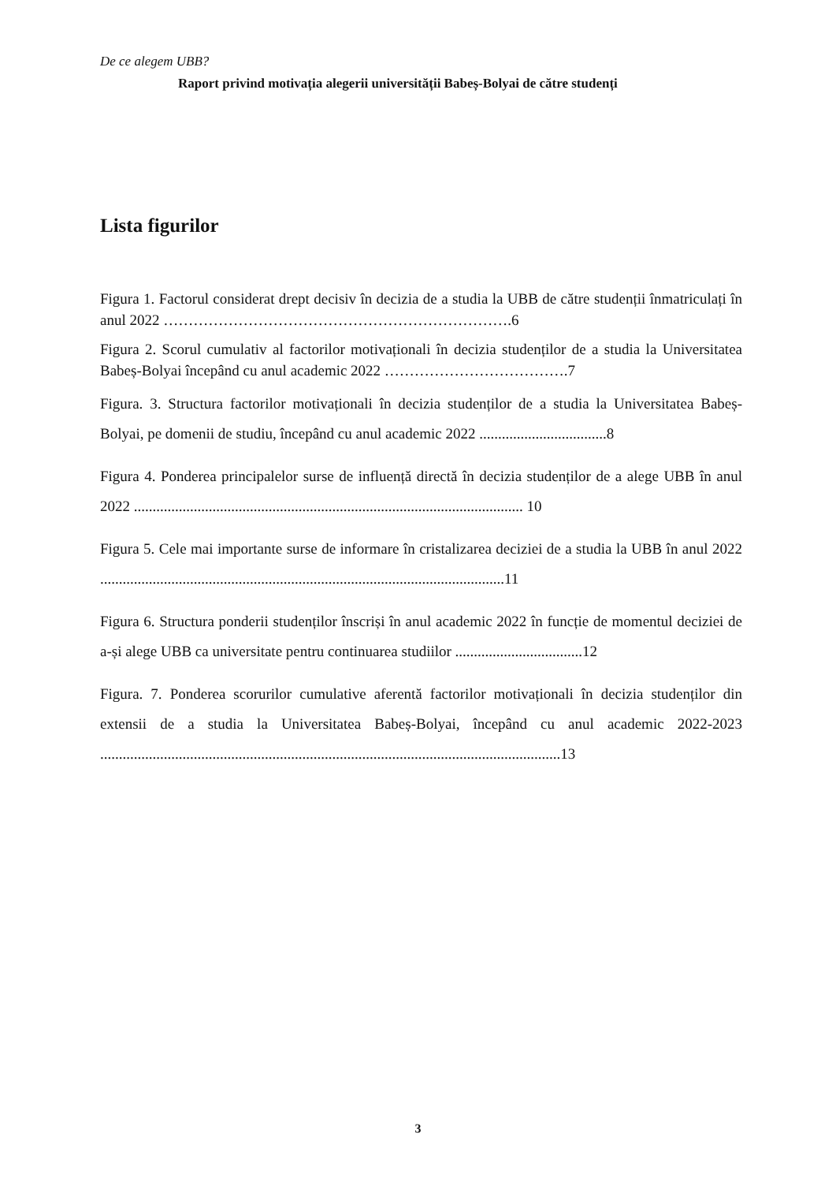De ce alegem UBB?
Raport privind motivația alegerii universității Babeș-Bolyai de către studenți
Lista figurilor
Figura 1. Factorul considerat drept decisiv în decizia de a studia la UBB de către studenții înmatriculați în anul 2022 …………………………………………………………….6
Figura 2. Scorul cumulativ al factorilor motivaționali în decizia studenților de a studia la Universitatea Babeș-Bolyai începând cu anul academic 2022 ……………………………….7
Figura. 3. Structura factorilor motivaționali în decizia studenților de a studia la Universitatea Babeș-Bolyai, pe domenii de studiu, începând cu anul academic 2022 ..................................8
Figura 4. Ponderea principalelor surse de influență directă în decizia studenților de a alege UBB în anul 2022 ........................................................................................................ 10
Figura 5. Cele mai importante surse de informare în cristalizarea deciziei de a studia la UBB în anul 2022 ............................................................................................................11
Figura 6. Structura ponderii studenților înscriși în anul academic 2022 în funcție de momentul deciziei de a-și alege UBB ca universitate pentru continuarea studiilor ..................................12
Figura. 7. Ponderea scorurilor cumulative aferentă factorilor motivaționali în decizia studenților din extensii de a studia la Universitatea Babeș-Bolyai, începând cu anul academic 2022-2023 ...........................................................................................................................13
3